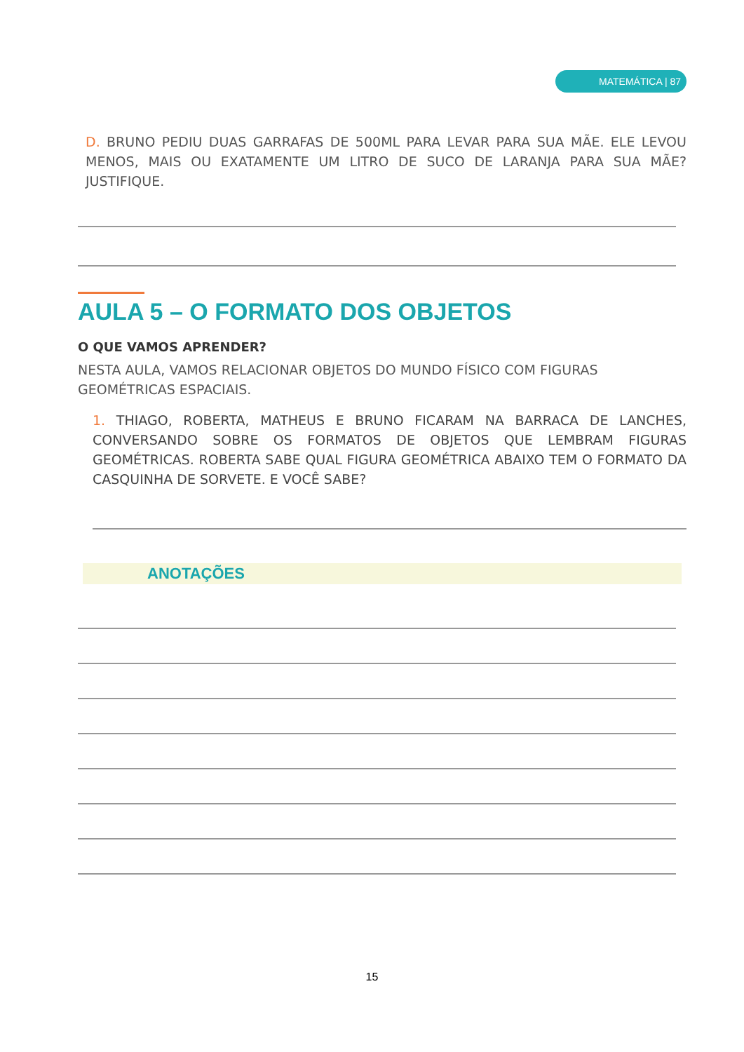MATEMÁTICA | 87
D. BRUNO PEDIU DUAS GARRAFAS DE 500ML PARA LEVAR PARA SUA MÃE. ELE LEVOU MENOS, MAIS OU EXATAMENTE UM LITRO DE SUCO DE LARANJA PARA SUA MÃE? JUSTIFIQUE.
AULA 5 – O FORMATO DOS OBJETOS
O QUE VAMOS APRENDER?
NESTA AULA, VAMOS RELACIONAR OBJETOS DO MUNDO FÍSICO COM FIGURAS GEOMÉTRICAS ESPACIAIS.
1. THIAGO, ROBERTA, MATHEUS E BRUNO FICARAM NA BARRACA DE LANCHES, CONVERSANDO SOBRE OS FORMATOS DE OBJETOS QUE LEMBRAM FIGURAS GEOMÉTRICAS. ROBERTA SABE QUAL FIGURA GEOMÉTRICA ABAIXO TEM O FORMATO DA CASQUINHA DE SORVETE. E VOCÊ SABE?
ANOTAÇÕES
15